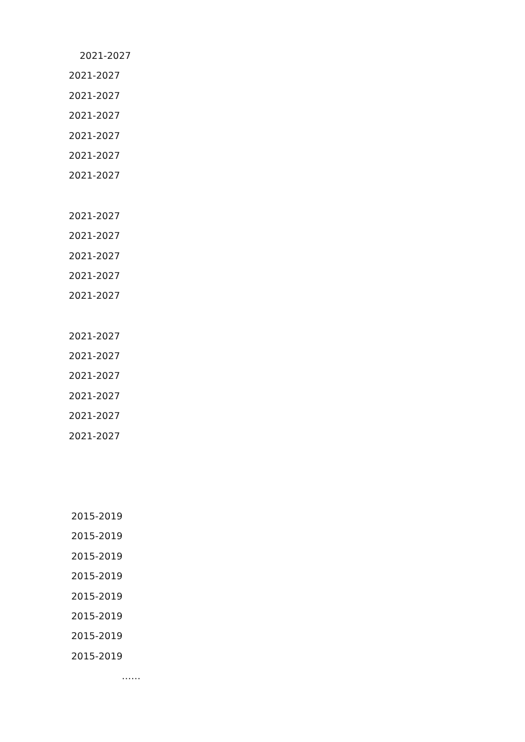2021-2027
2021-2027
2021-2027
2021-2027
2021-2027
2021-2027
2021-2027
2021-2027
2021-2027
2021-2027
2021-2027
2021-2027
2021-2027
2021-2027
2021-2027
2021-2027
2021-2027
2021-2027
2015-2019
2015-2019
2015-2019
2015-2019
2015-2019
2015-2019
2015-2019
2015-2019
……